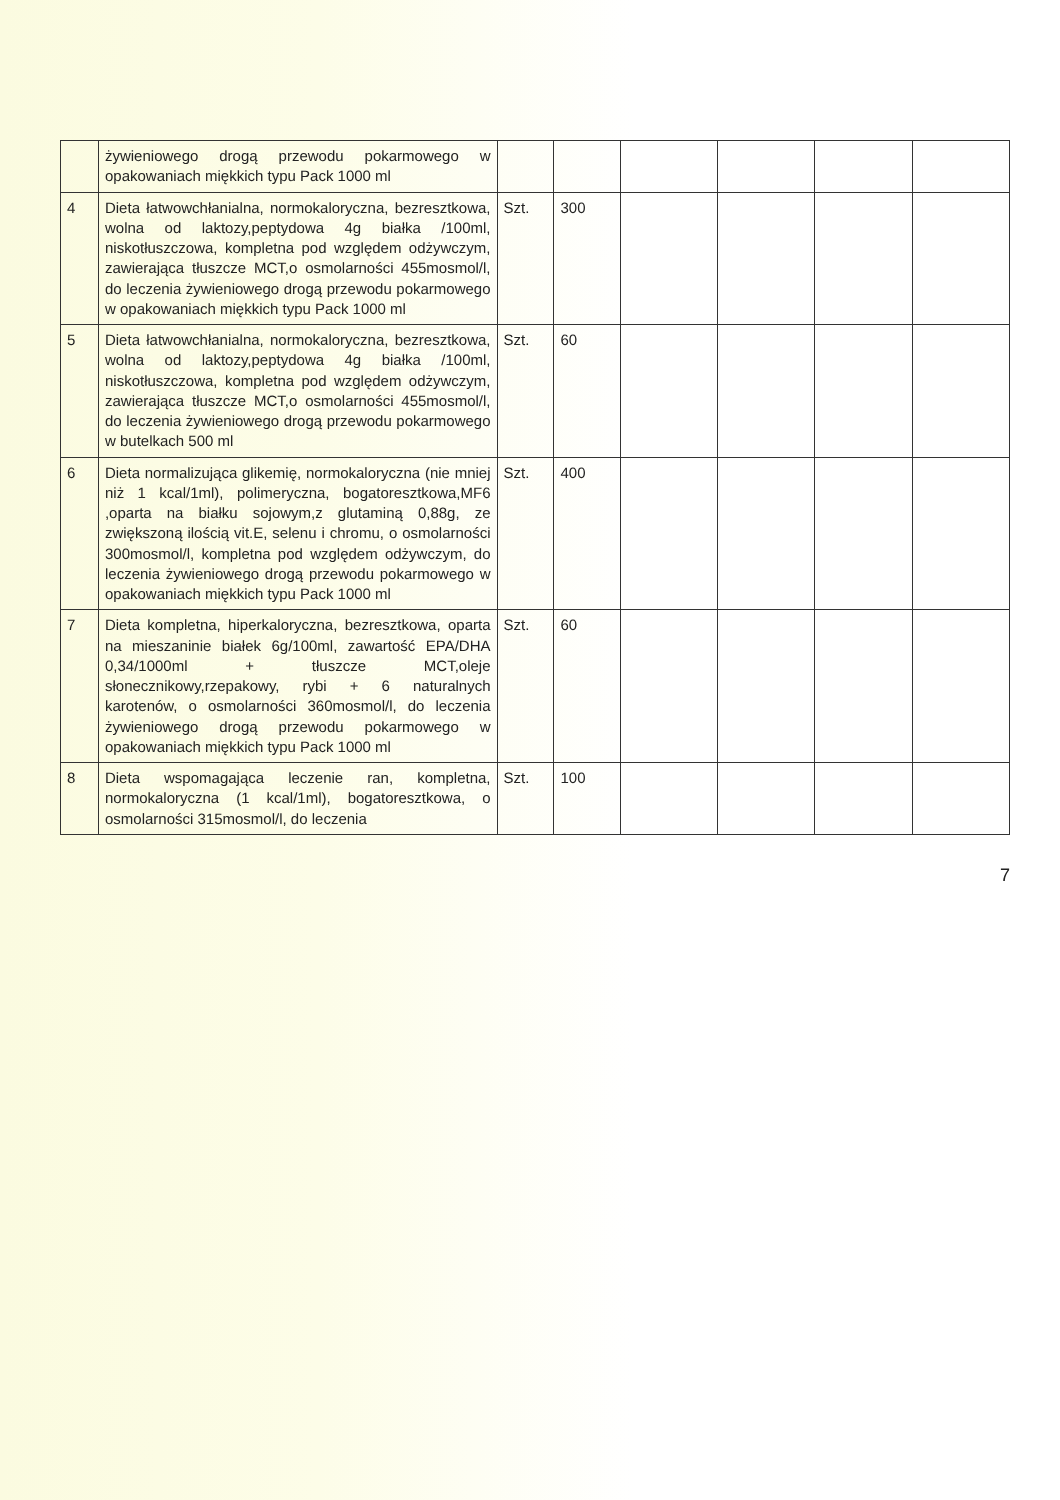| | żywieniowego drogą przewodu pokarmowego w opakowaniach miękkich typu Pack 1000 ml | | | | | | |
| 4 | Dieta łatwowchłanialna, normokaloryczna, bezresztkowa, wolna od laktozy,peptydowa 4g białka /100ml, niskotłuszczowa, kompletna pod względem odżywczym, zawierająca tłuszcze MCT,o osmolarności 455mosmol/l, do leczenia żywieniowego drogą przewodu pokarmowego w opakowaniach miękkich typu Pack 1000 ml | Szt. | 300 | | | | |
| 5 | Dieta łatwowchłanialna, normokaloryczna, bezresztkowa, wolna od laktozy,peptydowa 4g białka /100ml, niskotłuszczowa, kompletna pod względem odżywczym, zawierająca tłuszcze MCT,o osmolarności 455mosmol/l, do leczenia żywieniowego drogą przewodu pokarmowego w butelkach 500 ml | Szt. | 60 | | | | |
| 6 | Dieta normalizująca glikemię, normokaloryczna (nie mniej niż 1 kcal/1ml), polimeryczna, bogatoresztkowa,MF6 ,oparta na białku sojowym,z glutaminą 0,88g, ze zwiększoną ilością vit.E, selenu i chromu, o osmolarności 300mosmol/l, kompletna pod względem odżywczym, do leczenia żywieniowego drogą przewodu pokarmowego w opakowaniach miękkich typu Pack 1000 ml | Szt. | 400 | | | | |
| 7 | Dieta kompletna, hiperkaloryczna, bezresztkowa, oparta na mieszaninie białek 6g/100ml, zawartość EPA/DHA 0,34/1000ml + tłuszcze MCT,oleje słonecznikowy,rzepakowy, rybi + 6 naturalnych karotenów, o osmolarności 360mosmol/l, do leczenia żywieniowego drogą przewodu pokarmowego w opakowaniach miękkich typu Pack 1000 ml | Szt. | 60 | | | | |
| 8 | Dieta wspomagająca leczenie ran, kompletna, normokaloryczna (1 kcal/1ml), bogatoresztkowa, o osmolarności 315mosmol/l, do leczenia | Szt. | 100 | | | | |
7